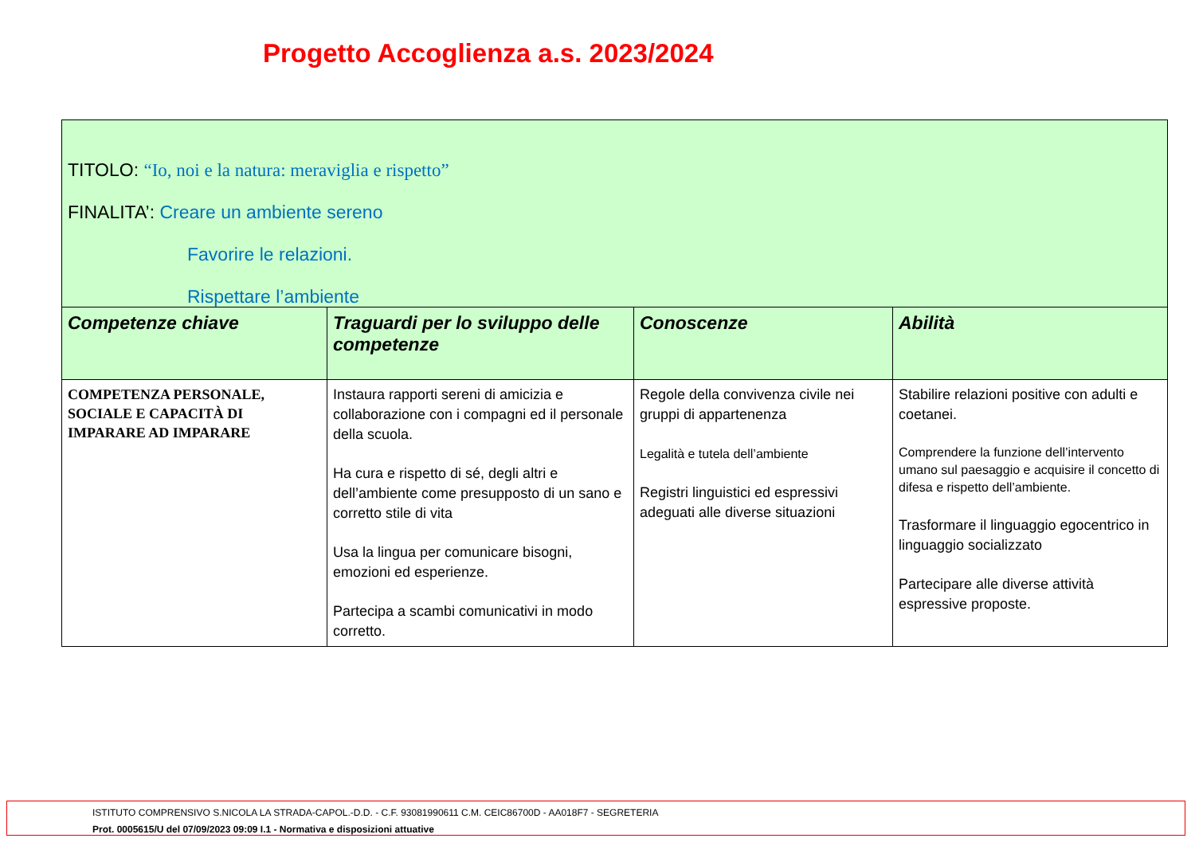Progetto Accoglienza a.s. 2023/2024
| TITOLO: “Io, noi e la natura: meraviglia e rispetto” FINALITA’: Creare un ambiente sereno Favorire le relazioni. Rispettare l’ambiente | | | |
| Competenze chiave | Traguardi per lo sviluppo delle competenze | Conoscenze | Abilità |
| COMPETENZA PERSONALE, SOCIALE E CAPACITÀ DI IMPARARE AD IMPARARE | Instaura rapporti sereni di amicizia e collaborazione con i compagni ed il personale della scuola. Ha cura e rispetto di sé, degli altri e dell’ambiente come presupposto di un sano e corretto stile di vita Usa la lingua per comunicare bisogni, emozioni ed esperienze. Partecipa a scambi comunicativi in modo corretto. | Regole della convivenza civile nei gruppi di appartenenza Legalità e tutela dell’ambiente Registri linguistici ed espressivi adeguati alle diverse situazioni | Stabilire relazioni positive con adulti e coetanei. Comprendere la funzione dell’intervento umano sul paesaggio e acquisire il concetto di difesa e rispetto dell’ambiente. Trasformare il linguaggio egocentrico in linguaggio socializzato Partecipare alle diverse attività espressive proposte. |
ISTITUTO COMPRENSIVO S.NICOLA LA STRADA-CAPOL.-D.D. - C.F. 93081990611 C.M. CEIC86700D - AA018F7 - SEGRETERIA
Prot. 0005615/U del 07/09/2023 09:09 I.1 - Normativa e disposizioni attuative